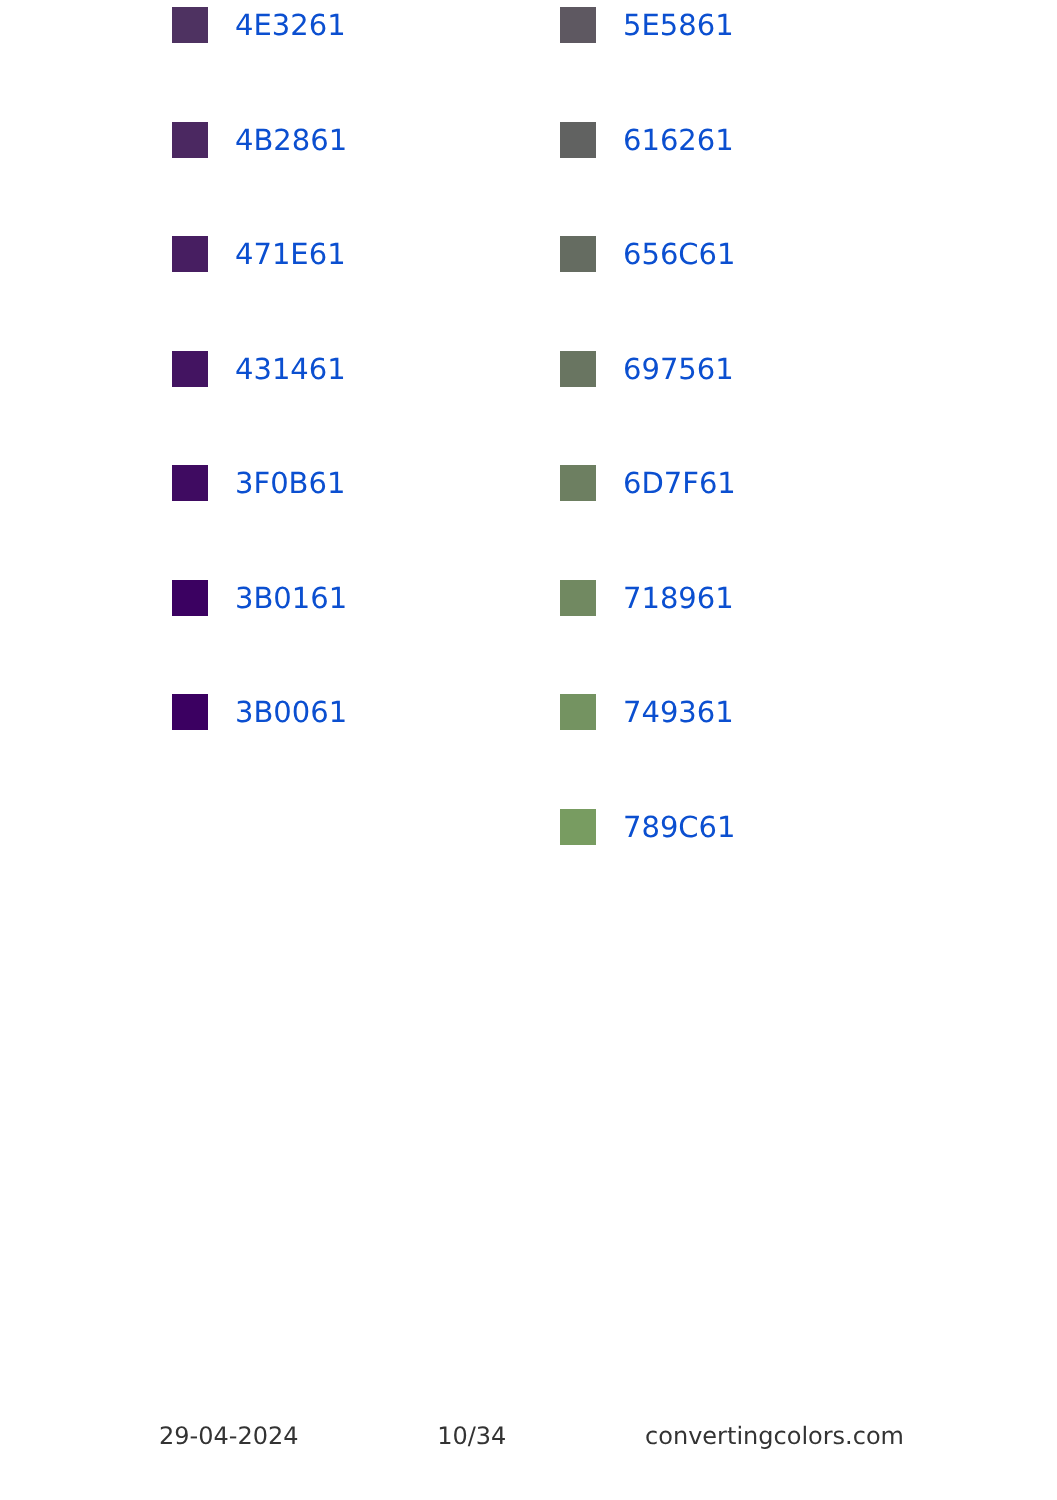4E3261
4B2861
471E61
431461
3F0B61
3B0161
3B0061
5E5861
616261
656C61
697561
6D7F61
718961
749361
789C61
29-04-2024 10/34 convertingcolors.com